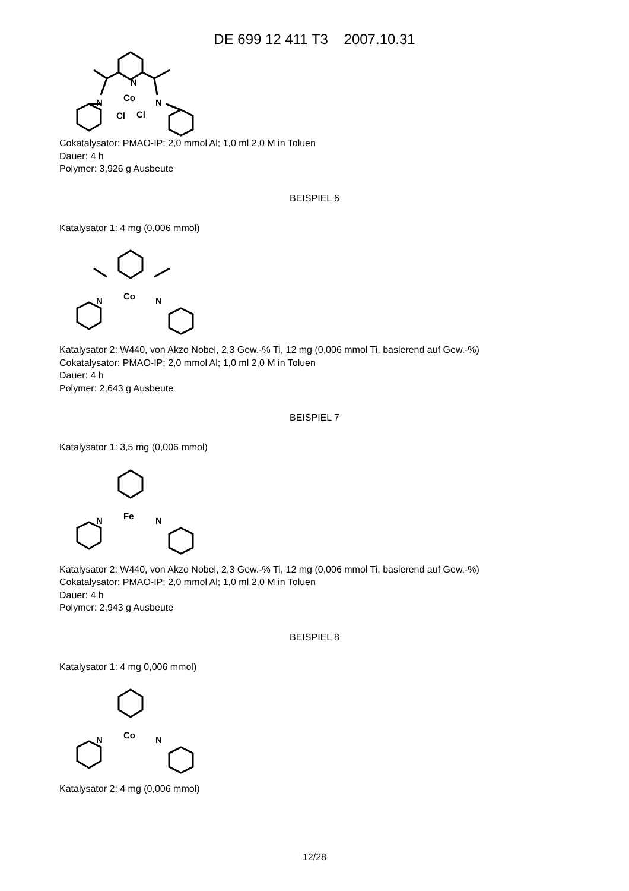DE 699 12 411 T3 2007.10.31
N
Co
N
N
Cl
Cl
Cokatalysator: PMAO-IP; 2,0 mmol Al; 1,0 ml 2,0 M in Toluen
Dauer: 4 h
Polymer: 3,926 g Ausbeute
BEISPIEL 6
Katalysator 1: 4 mg (0,006 mmol)
Co
N
N
Katalysator 2: W440, von Akzo Nobel, 2,3 Gew.-% Ti, 12 mg (0,006 mmol Ti, basierend auf Gew.-%)
Cokatalysator: PMAO-IP; 2,0 mmol Al; 1,0 ml 2,0 M in Toluen
Dauer: 4 h
Polymer: 2,643 g Ausbeute
BEISPIEL 7
Katalysator 1: 3,5 mg (0,006 mmol)
Fe
N
N
Katalysator 2: W440, von Akzo Nobel, 2,3 Gew.-% Ti, 12 mg (0,006 mmol Ti, basierend auf Gew.-%)
Cokatalysator: PMAO-IP; 2,0 mmol Al; 1,0 ml 2,0 M in Toluen
Dauer: 4 h
Polymer: 2,943 g Ausbeute
BEISPIEL 8
Katalysator 1: 4 mg 0,006 mmol)
Co
N
N
Katalysator 2: 4 mg (0,006 mmol)
12/28